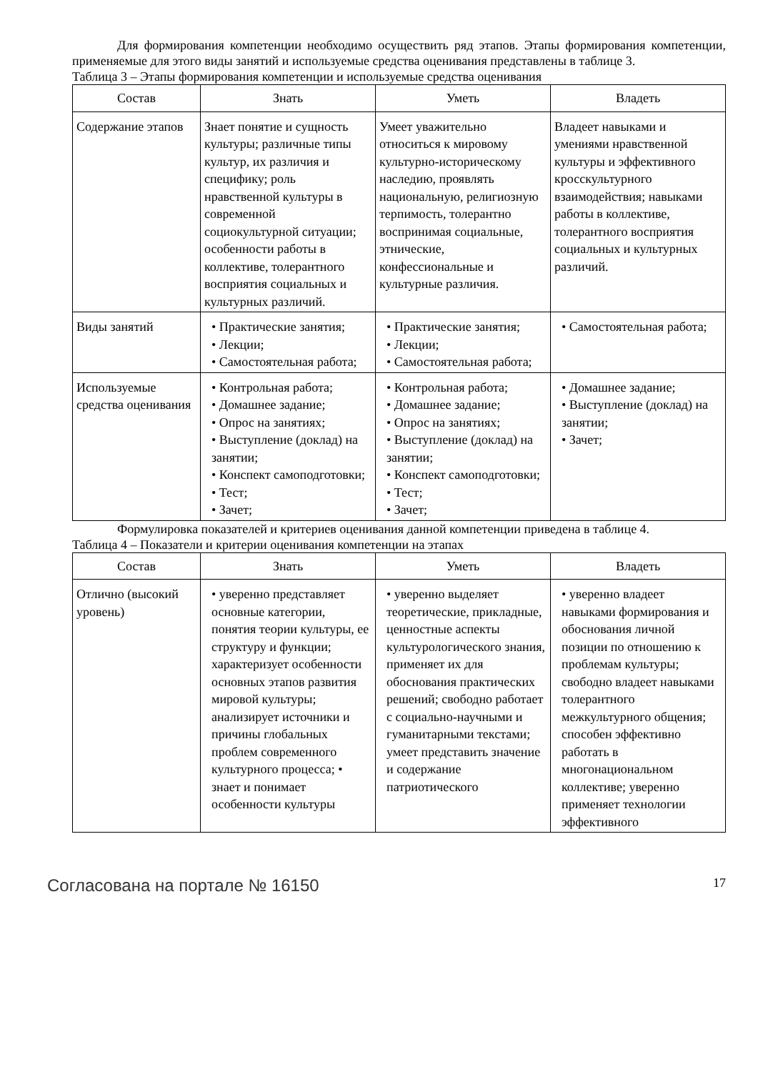Для формирования компетенции необходимо осуществить ряд этапов. Этапы формирования компетенции, применяемые для этого виды занятий и используемые средства оценивания представлены в таблице 3.
Таблица 3 – Этапы формирования компетенции и используемые средства оценивания
| Состав | Знать | Уметь | Владеть |
| --- | --- | --- | --- |
| Содержание этапов | Знает понятие и сущность культуры; различные типы культур, их различия и специфику; роль нравственной культуры в современной социокультурной ситуации; особенности работы в коллективе, толерантного восприятия социальных и культурных различий. | Умеет уважительно относиться к мировому культурно-историческому наследию, проявлять национальную, религиозную терпимость, толерантно воспринимая социальные, этнические, конфессиональные и культурные различия. | Владеет навыками и умениями нравственной культуры и эффективного кросскультурного взаимодействия; навыками работы в коллективе, толерантного восприятия социальных и культурных различий. |
| Виды занятий | • Практические занятия; • Лекции; • Самостоятельная работа; | • Практические занятия; • Лекции; • Самостоятельная работа; | • Самостоятельная работа; |
| Используемые средства оценивания | • Контрольная работа; • Домашнее задание; • Опрос на занятиях; • Выступление (доклад) на занятии; • Конспект самоподготовки; • Тест; • Зачет; | • Контрольная работа; • Домашнее задание; • Опрос на занятиях; • Выступление (доклад) на занятии; • Конспект самоподготовки; • Тест; • Зачет; | • Домашнее задание; • Выступление (доклад) на занятии; • Зачет; |
Формулировка показателей и критериев оценивания данной компетенции приведена в таблице 4.
Таблица 4 – Показатели и критерии оценивания компетенции на этапах
| Состав | Знать | Уметь | Владеть |
| --- | --- | --- | --- |
| Отлично (высокий уровень) | • уверенно представляет основные категории, понятия теории культуры, ее структуру и функции; характеризует особенности основных этапов развития мировой культуры; анализирует источники и причины глобальных проблем современного культурного процесса; • знает и понимает особенности культуры | • уверенно выделяет теоретические, прикладные, ценностные аспекты культурологического знания, применяет их для обоснования практических решений; свободно работает с социально-научными и гуманитарными текстами; умеет представить значение и содержание патриотического | • уверенно владеет навыками формирования и обоснования личной позиции по отношению к проблемам культуры; свободно владеет навыками толерантного межкультурного общения; способен эффективно работать в многонациональном коллективе; уверенно применяет технологии эффективного |
Согласована на портале № 16150 17